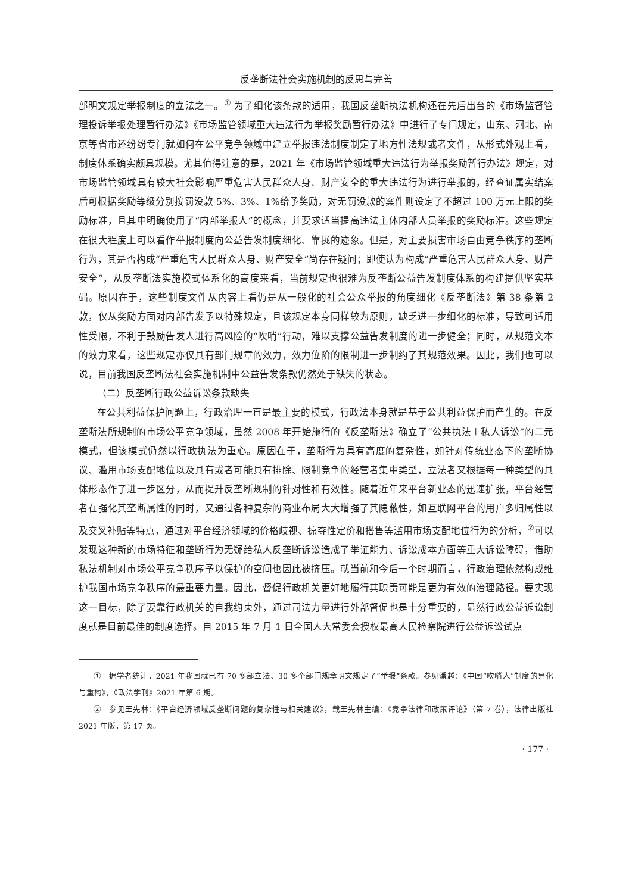反垄断法社会实施机制的反思与完善
部明文规定举报制度的立法之一。<sup>①</sup> 为了细化该条款的适用，我国反垄断执法机构还在先后出台的《市场监督管理投诉举报处理暂行办法》《市场监管领域重大违法行为举报奖励暂行办法》中进行了专门规定，山东、河北、南京等省市还纷纷专门就如何在公平竞争领域中建立举报违法制度制定了地方性法规或者文件，从形式外观上看，制度体系确实颇具规模。尤其值得注意的是，2021 年《市场监管领域重大违法行为举报奖励暂行办法》规定，对市场监管领域具有较大社会影响严重危害人民群众人身、财产安全的重大违法行为进行举报的，经查证属实结案后可根据奖励等级分别按罚没款 5%、3%、1%给予奖励，对无罚没款的案件则设定了不超过 100 万元上限的奖励标准，且其中明确使用了“内部举报人”的概念，并要求适当提高违法主体内部人员举报的奖励标准。这些规定在很大程度上可以看作举报制度向公益告发制度细化、靠拢的迹象。但是，对主要损害市场自由竞争秩序的垄断行为，其是否构成“严重危害人民群众人身、财产安全”尚存在疑问；即使认为构成“严重危害人民群众人身、财产安全”，从反垄断法实施模式体系化的高度来看，当前规定也很难为反垄断公益告发制度体系的构建提供坚实基础。原因在于，这些制度文件从内容上看仍是从一般化的社会公众举报的角度细化《反垄断法》第 38 条第 2 款，仅从奖励方面对内部告发予以特殊规定，且该规定本身同样较为原则，缺乏进一步细化的标准，导致可适用性受限，不利于鼓励告发人进行高风险的“吹哨”行动，难以支撑公益告发制度的进一步健全；同时，从规范文本的效力来看，这些规定亦仅具有部门规章的效力，效力位阶的限制进一步制约了其规范效果。因此，我们也可以说，目前我国反垄断法社会实施机制中公益告发条款仍然处于缺失的状态。
（二）反垄断行政公益诉讼条款缺失
在公共利益保护问题上，行政治理一直是最主要的模式，行政法本身就是基于公共利益保护而产生的。在反垄断法所规制的市场公平竞争领域，虽然 2008 年开始施行的《反垄断法》确立了“公共执法＋私人诉讼”的二元模式，但该模式仍然以行政执法为重心。原因在于，垄断行为具有高度的复杂性，如针对传统业态下的垄断协议、滥用市场支配地位以及具有或者可能具有排除、限制竞争的经营者集中类型，立法者又根据每一种类型的具体形态作了进一步区分，从而提升反垄断规制的针对性和有效性。随着近年来平台新业态的迅速扩张，平台经营者在强化其垄断属性的同时，又通过各种复杂的商业布局大大增强了其隐蔽性，如互联网平台的用户多归属性以及交叉补贴等特点，通过对平台经济领域的价格歧视、掠夺性定价和搭售等滥用市场支配地位行为的分析，<sup>②</sup>可以发现这种新的市场特征和垄断行为无疑给私人反垄断诉讼造成了举证能力、诉讼成本方面等重大诉讼障碍，借助私法机制对市场公平竞争秩序予以保护的空间也因此被挤压。就当前和今后一个时期而言，行政治理依然构成维护我国市场竞争秩序的最重要力量。因此，督促行政机关更好地履行其职责可能是更为有效的治理路径。要实现这一目标，除了要靠行政机关的自我约束外，通过司法力量进行外部督促也是十分重要的，显然行政公益诉讼制度就是目前最佳的制度选择。自 2015 年 7 月 1 日全国人大常委会授权最高人民检察院进行公益诉讼试点
① 据学者统计，2021 年我国就已有 70 多部立法、30 多个部门规章明文规定了“举报”条款。参见潘越：《中国“吹哨人”制度的异化与重构》，《政法学刊》2021 年第 6 期。
② 参见王先林：《平台经济领域反垄断问题的复杂性与相关建议》，载王先林主编：《竞争法律和政策评论》（第 7 卷），法律出版社 2021 年版，第 17 页。
· 177 ·